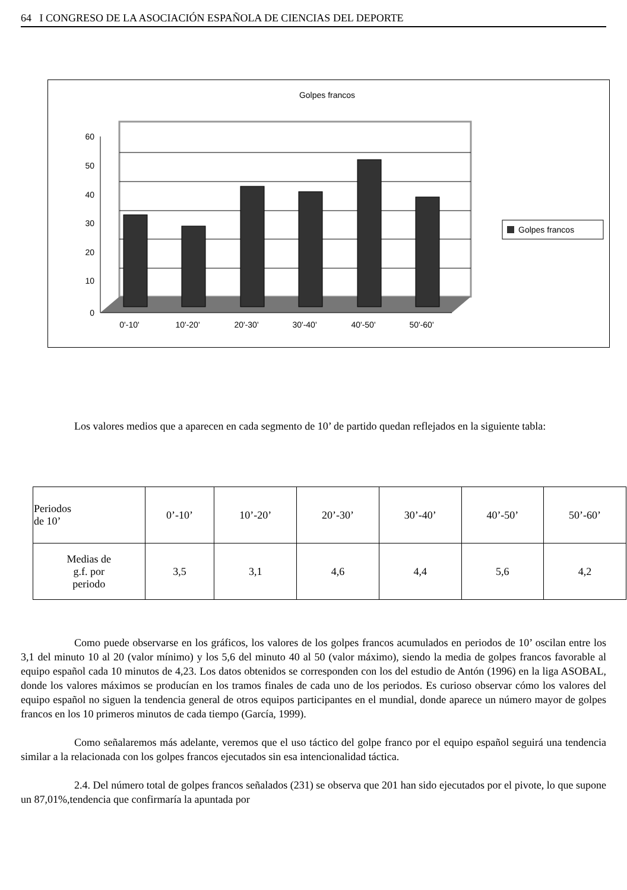64 I CONGRESO DE LA ASOCIACIÓN ESPAÑOLA DE CIENCIAS DEL DEPORTE
Golpes francos
60
50
40
30
20
10
0
0'-10'
10'-20'
20'-30'
30'-40'
40'-50'
50'-60'
Golpes francos
Los valores medios que a aparecen en cada segmento de 10’ de partido quedan reflejados en la siguiente tabla:
| Periodos de 10’ | 0’-10’ | 10’-20’ | 20’-30’ | 30’-40’ | 40’-50’ | 50’-60’ |
| Medias de g.f. por periodo | 3,5 | 3,1 | 4,6 | 4,4 | 5,6 | 4,2 |
Como puede observarse en los gráficos, los valores de los golpes francos acumulados en periodos de 10’ oscilan entre los 3,1 del minuto 10 al 20 (valor mínimo) y los 5,6 del minuto 40 al 50 (valor máximo), siendo la media de golpes francos favorable al equipo español cada 10 minutos de 4,23. Los datos obtenidos se corresponden con los del estudio de Antón (1996) en la liga ASOBAL, donde los valores máximos se producían en los tramos finales de cada uno de los periodos. Es curioso observar cómo los valores del equipo español no siguen la tendencia general de otros equipos participantes en el mundial, donde aparece un número mayor de golpes francos en los 10 primeros minutos de cada tiempo (García, 1999).
Como señalaremos más adelante, veremos que el uso táctico del golpe franco por el equipo español seguirá una tendencia similar a la relacionada con los golpes francos ejecutados sin esa intencionalidad táctica.
2.4. Del número total de golpes francos señalados (231) se observa que 201 han sido ejecutados por el pivote, lo que supone un 87,01%,tendencia que confirmaría la apuntada por